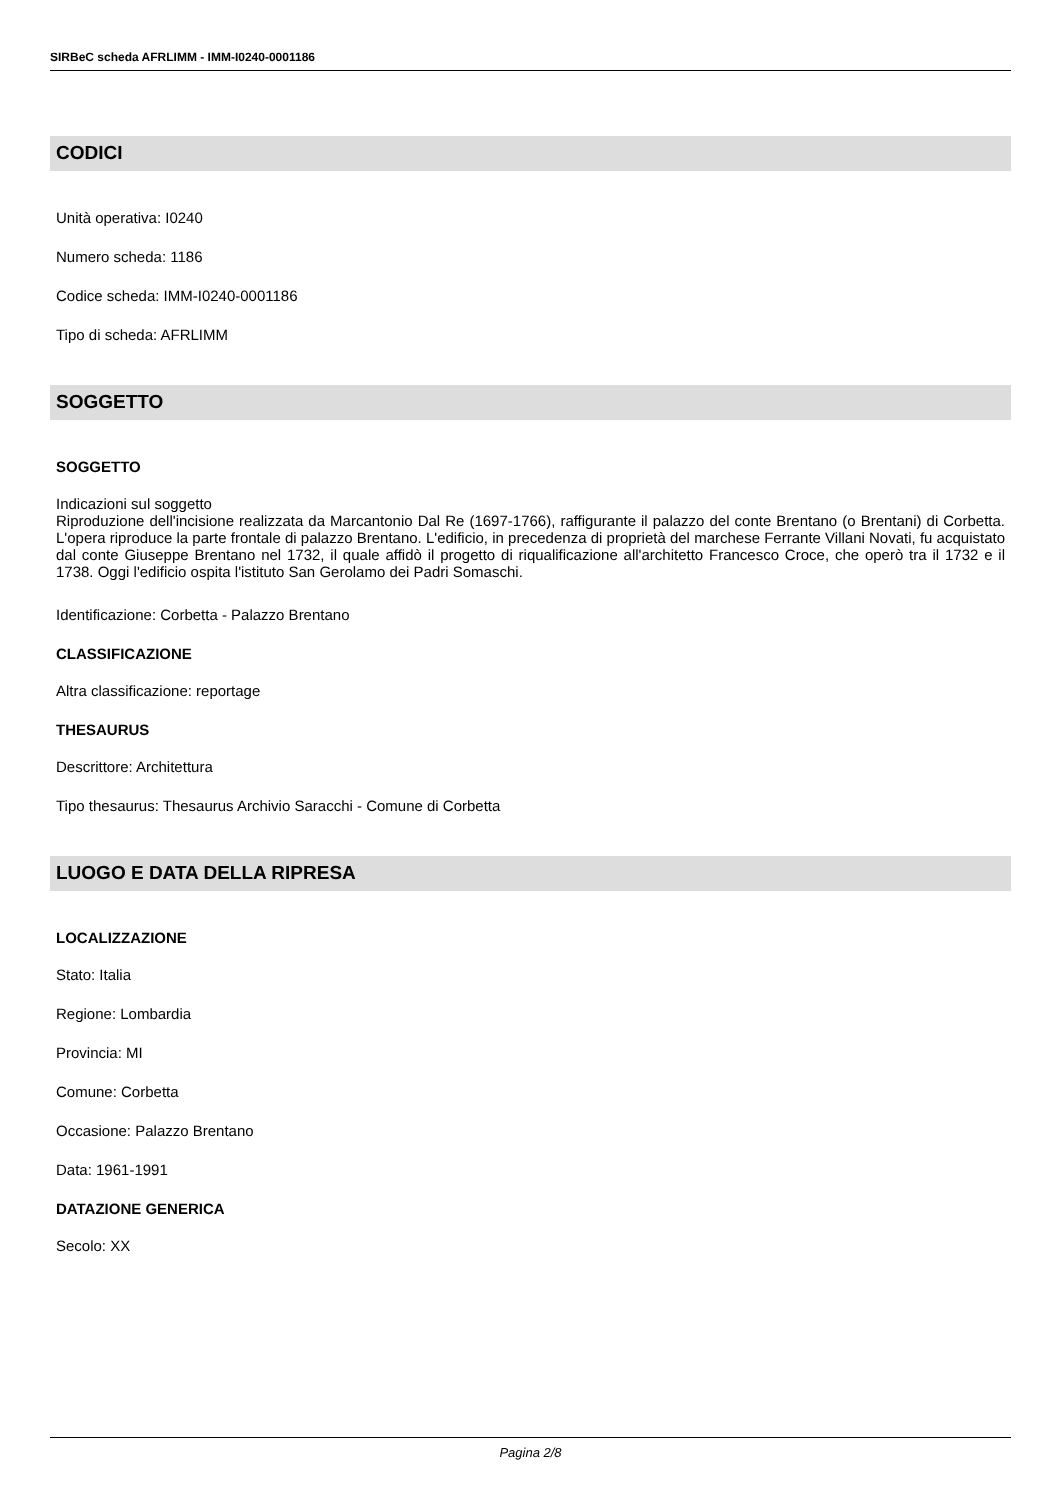SIRBeC scheda AFRLIMM - IMM-I0240-0001186
CODICI
Unità operativa: I0240
Numero scheda: 1186
Codice scheda: IMM-I0240-0001186
Tipo di scheda: AFRLIMM
SOGGETTO
SOGGETTO
Indicazioni sul soggetto
Riproduzione dell'incisione realizzata da Marcantonio Dal Re (1697-1766), raffigurante il palazzo del conte Brentano (o Brentani) di Corbetta. L'opera riproduce la parte frontale di palazzo Brentano. L'edificio, in precedenza di proprietà del marchese Ferrante Villani Novati, fu acquistato dal conte Giuseppe Brentano nel 1732, il quale affidò il progetto di riqualificazione all'architetto Francesco Croce, che operò tra il 1732 e il 1738. Oggi l'edificio ospita l'istituto San Gerolamo dei Padri Somaschi.
Identificazione: Corbetta - Palazzo Brentano
CLASSIFICAZIONE
Altra classificazione: reportage
THESAURUS
Descrittore: Architettura
Tipo thesaurus: Thesaurus Archivio Saracchi - Comune di Corbetta
LUOGO E DATA DELLA RIPRESA
LOCALIZZAZIONE
Stato: Italia
Regione: Lombardia
Provincia: MI
Comune: Corbetta
Occasione: Palazzo Brentano
Data: 1961-1991
DATAZIONE GENERICA
Secolo: XX
Pagina 2/8